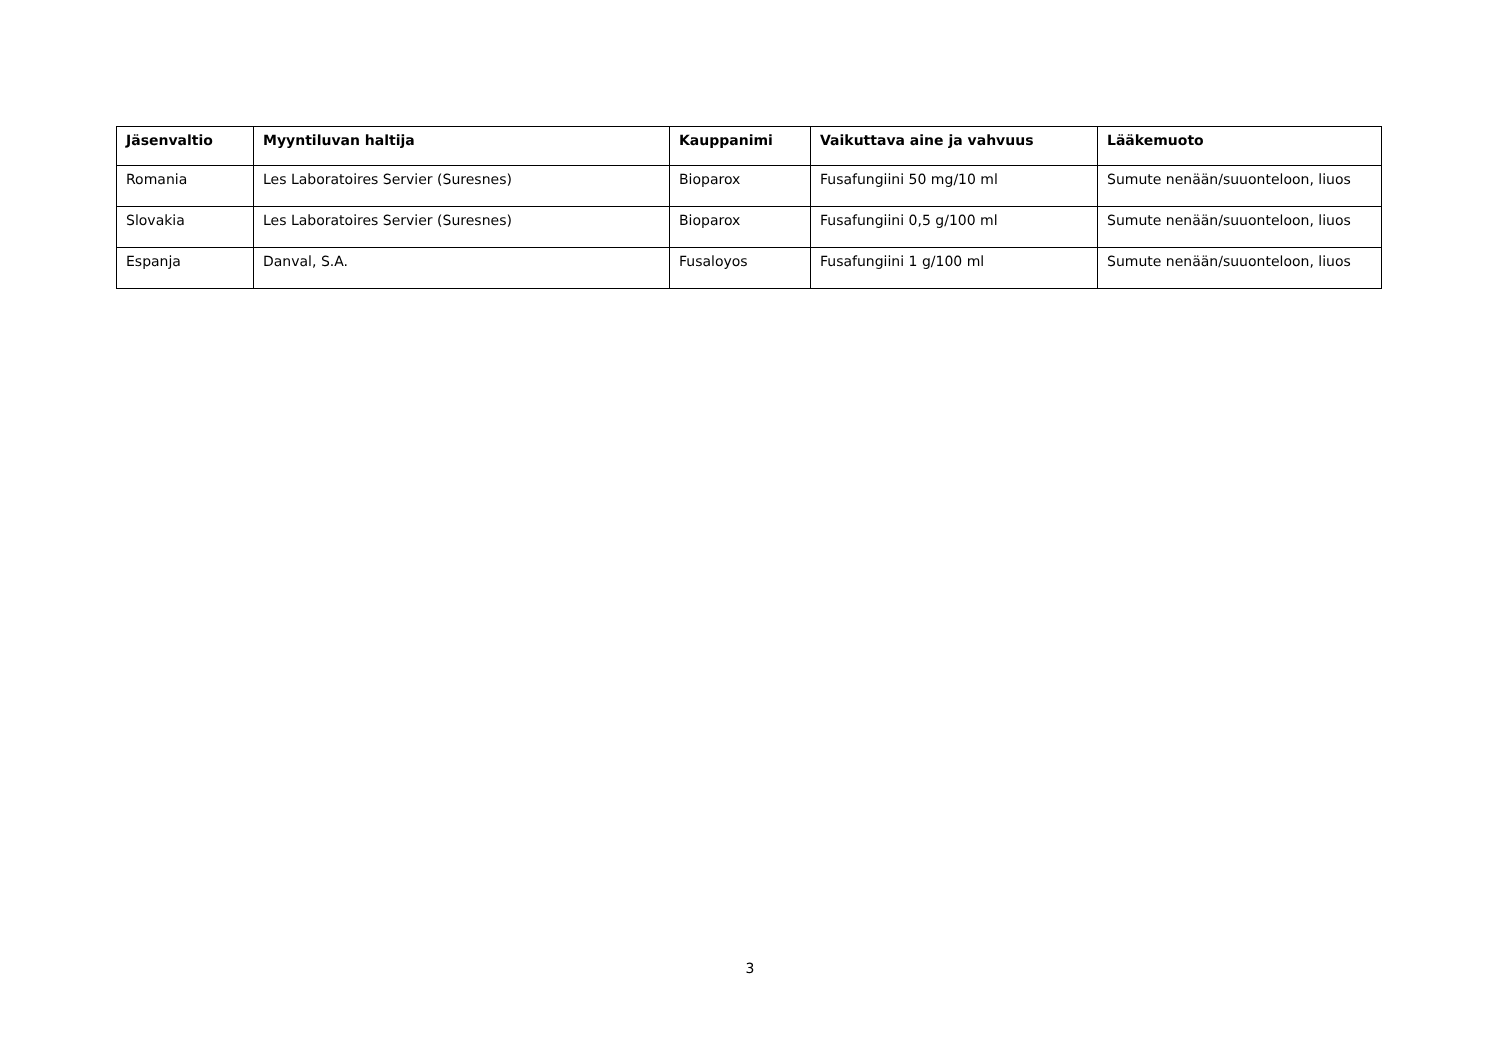| Jäsenvaltio | Myyntiluvan haltija | Kauppanimi | Vaikuttava aine ja vahvuus | Lääkemuoto |
| --- | --- | --- | --- | --- |
| Romania | Les Laboratoires Servier (Suresnes) | Bioparox | Fusafungiini 50 mg/10 ml | Sumute nenään/suuonteloon, liuos |
| Slovakia | Les Laboratoires Servier (Suresnes) | Bioparox | Fusafungiini 0,5 g/100 ml | Sumute nenään/suuonteloon, liuos |
| Espanja | Danval, S.A. | Fusaloyos | Fusafungiini 1 g/100 ml | Sumute nenään/suuonteloon, liuos |
3